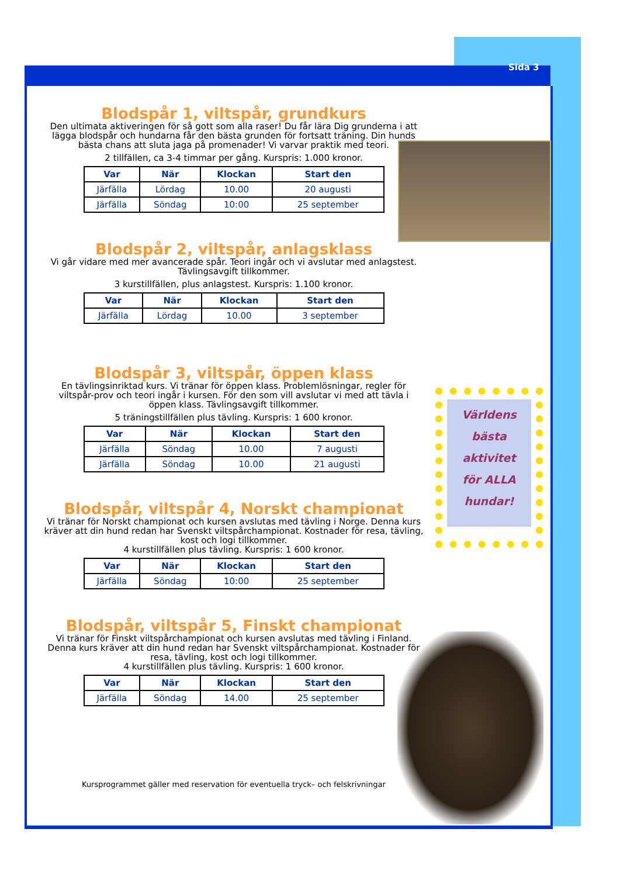Sida 3
Världens
bästa
aktivitet
för ALLA
hundar!
Blodspår 1, viltspår, grundkurs
Den ultimata aktiveringen för så gott som alla raser! Du får lära Dig grunderna i att lägga blodspår och hundarna får den bästa grunden för fortsatt träning. Din hunds bästa chans att sluta jaga på promenader! Vi varvar praktik med teori.
2 tillfällen, ca 3-4 timmar per gång. Kurspris: 1.000 kronor.
| Var | När | Klockan | Start den |
| --- | --- | --- | --- |
| Järfälla | Lördag | 10.00 | 20 augusti |
| Järfälla | Söndag | 10:00 | 25 september |
Blodspår 2, viltspår, anlagsklass
Vi går vidare med mer avancerade spår. Teori ingår och vi avslutar med anlagstest. Tävlingsavgift tillkommer.
3 kurstillfällen, plus anlagstest. Kurspris: 1.100 kronor.
| Var | När | Klockan | Start den |
| --- | --- | --- | --- |
| Järfälla | Lördag | 10.00 | 3 september |
Blodspår 3, viltspår, öppen klass
En tävlingsinriktad kurs. Vi tränar för öppen klass. Problemlösningar, regler för viltspår-prov och teori ingår i kursen. För den som vill avslutar vi med att tävla i öppen klass. Tävlingsavgift tillkommer.
5 träningstillfällen plus tävling. Kurspris: 1 600 kronor.
| Var | När | Klockan | Start den |
| --- | --- | --- | --- |
| Järfälla | Söndag | 10.00 | 7 augusti |
| Järfälla | Söndag | 10.00 | 21 augusti |
Blodspår, viltspår 4, Norskt championat
Vi tränar för Norskt championat och kursen avslutas med tävling i Norge. Denna kurs kräver att din hund redan har Svenskt viltspårchampionat. Kostnader för resa, tävling, kost och logi tillkommer.
4 kurstillfällen plus tävling. Kurspris: 1 600 kronor.
| Var | När | Klockan | Start den |
| --- | --- | --- | --- |
| Järfälla | Söndag | 10:00 | 25 september |
Blodspår, viltspår 5, Finskt championat
Vi tränar för Finskt viltspårchampionat och kursen avslutas med tävling i Finland. Denna kurs kräver att din hund redan har Svenskt viltspårchampionat. Kostnader för resa, tävling, kost och logi tillkommer.
4 kurstillfällen plus tävling. Kurspris: 1 600 kronor.
| Var | När | Klockan | Start den |
| --- | --- | --- | --- |
| Järfälla | Söndag | 14.00 | 25 september |
Kursprogrammet gäller med reservation för eventuella tryck– och felskrivningar